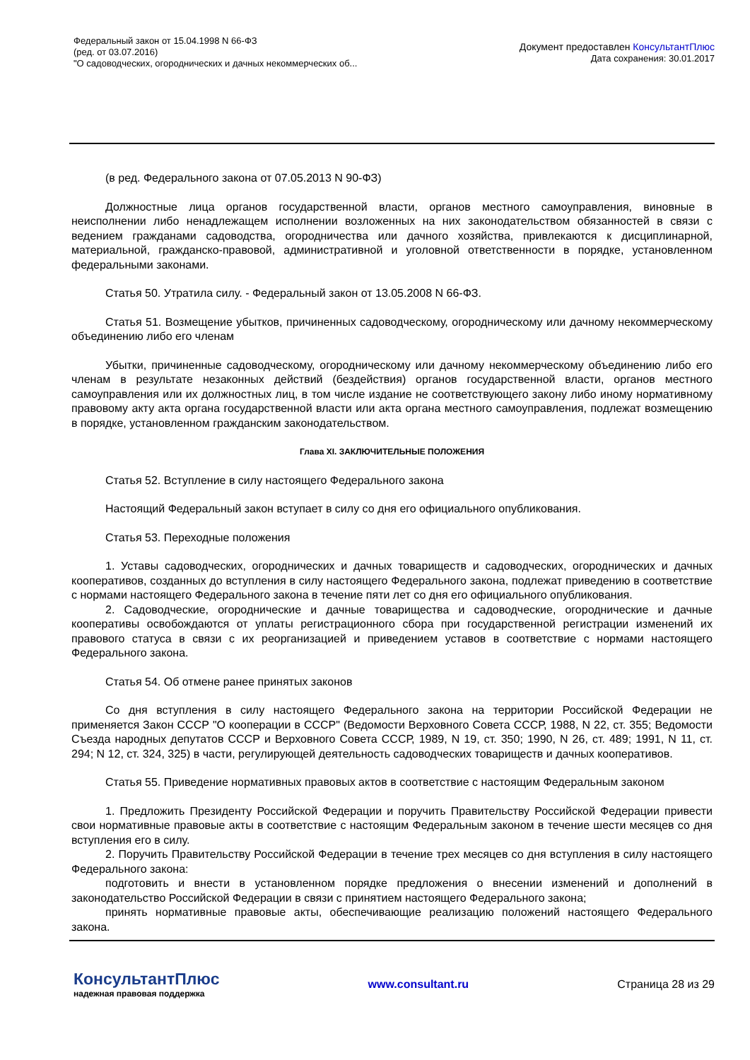Федеральный закон от 15.04.1998 N 66-ФЗ
(ред. от 03.07.2016)
"О садоводческих, огороднических и дачных некоммерческих об...
Документ предоставлен КонсультантПлюс
Дата сохранения: 30.01.2017
(в ред. Федерального закона от 07.05.2013 N 90-ФЗ)
Должностные лица органов государственной власти, органов местного самоуправления, виновные в неисполнении либо ненадлежащем исполнении возложенных на них законодательством обязанностей в связи с ведением гражданами садоводства, огородничества или дачного хозяйства, привлекаются к дисциплинарной, материальной, гражданско-правовой, административной и уголовной ответственности в порядке, установленном федеральными законами.
Статья 50. Утратила силу. - Федеральный закон от 13.05.2008 N 66-ФЗ.
Статья 51. Возмещение убытков, причиненных садоводческому, огородническому или дачному некоммерческому объединению либо его членам
Убытки, причиненные садоводческому, огородническому или дачному некоммерческому объединению либо его членам в результате незаконных действий (бездействия) органов государственной власти, органов местного самоуправления или их должностных лиц, в том числе издание не соответствующего закону либо иному нормативному правовому акту акта органа государственной власти или акта органа местного самоуправления, подлежат возмещению в порядке, установленном гражданским законодательством.
Глава XI. ЗАКЛЮЧИТЕЛЬНЫЕ ПОЛОЖЕНИЯ
Статья 52. Вступление в силу настоящего Федерального закона
Настоящий Федеральный закон вступает в силу со дня его официального опубликования.
Статья 53. Переходные положения
1. Уставы садоводческих, огороднических и дачных товариществ и садоводческих, огороднических и дачных кооперативов, созданных до вступления в силу настоящего Федерального закона, подлежат приведению в соответствие с нормами настоящего Федерального закона в течение пяти лет со дня его официального опубликования.
2. Садоводческие, огороднические и дачные товарищества и садоводческие, огороднические и дачные кооперативы освобождаются от уплаты регистрационного сбора при государственной регистрации изменений их правового статуса в связи с их реорганизацией и приведением уставов в соответствие с нормами настоящего Федерального закона.
Статья 54. Об отмене ранее принятых законов
Со дня вступления в силу настоящего Федерального закона на территории Российской Федерации не применяется Закон СССР "О кооперации в СССР" (Ведомости Верховного Совета СССР, 1988, N 22, ст. 355; Ведомости Съезда народных депутатов СССР и Верховного Совета СССР, 1989, N 19, ст. 350; 1990, N 26, ст. 489; 1991, N 11, ст. 294; N 12, ст. 324, 325) в части, регулирующей деятельность садоводческих товариществ и дачных кооперативов.
Статья 55. Приведение нормативных правовых актов в соответствие с настоящим Федеральным законом
1. Предложить Президенту Российской Федерации и поручить Правительству Российской Федерации привести свои нормативные правовые акты в соответствие с настоящим Федеральным законом в течение шести месяцев со дня вступления его в силу.
2. Поручить Правительству Российской Федерации в течение трех месяцев со дня вступления в силу настоящего Федерального закона:
подготовить и внести в установленном порядке предложения о внесении изменений и дополнений в законодательство Российской Федерации в связи с принятием настоящего Федерального закона;
принять нормативные правовые акты, обеспечивающие реализацию положений настоящего Федерального закона.
КонсультантПлюс
надежная правовая поддержка
www.consultant.ru Страница 28 из 29